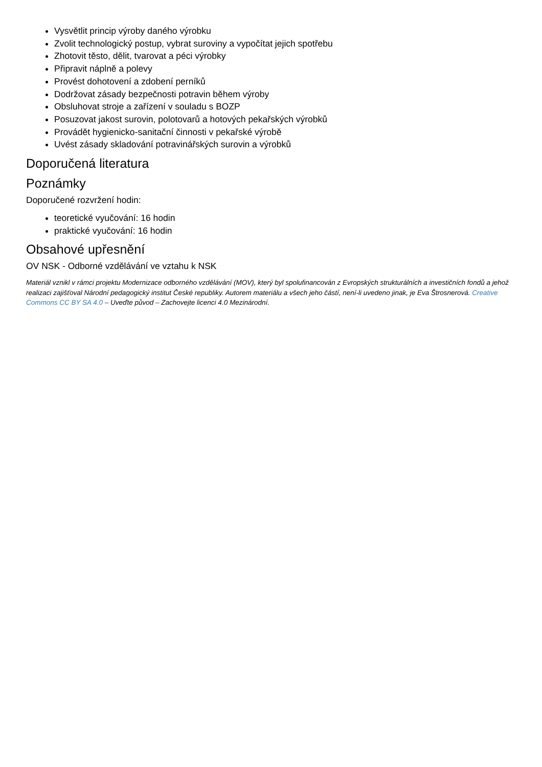Vysvětlit princip výroby daného výrobku
Zvolit technologický postup, vybrat suroviny a vypočítat jejich spotřebu
Zhotovit těsto, dělit, tvarovat a péci výrobky
Připravit náplně a polevy
Provést dohotovení a zdobení perníků
Dodržovat zásady bezpečnosti potravin během výroby
Obsluhovat stroje a zařízení v souladu s BOZP
Posuzovat jakost surovin, polotovarů a hotových pekařských výrobků
Provádět hygienicko-sanitační činnosti v pekařské výrobě
Uvést zásady skladování potravinářských surovin a výrobků
Doporučená literatura
Poznámky
Doporučené rozvržení hodin:
teoretické vyučování: 16 hodin
praktické vyučování: 16 hodin
Obsahové upřesnění
OV NSK - Odborné vzdělávání ve vztahu k NSK
Materiál vznikl v rámci projektu Modernizace odborného vzdělávání (MOV), který byl spolufinancován z Evropských strukturálních a investičních fondů a jehož realizaci zajišťoval Národní pedagogický institut České republiky. Autorem materiálu a všech jeho částí, není-li uvedeno jinak, je Eva Štrosnerová. Creative Commons CC BY SA 4.0 – Uveďte původ – Zachovejte licenci 4.0 Mezinárodní.